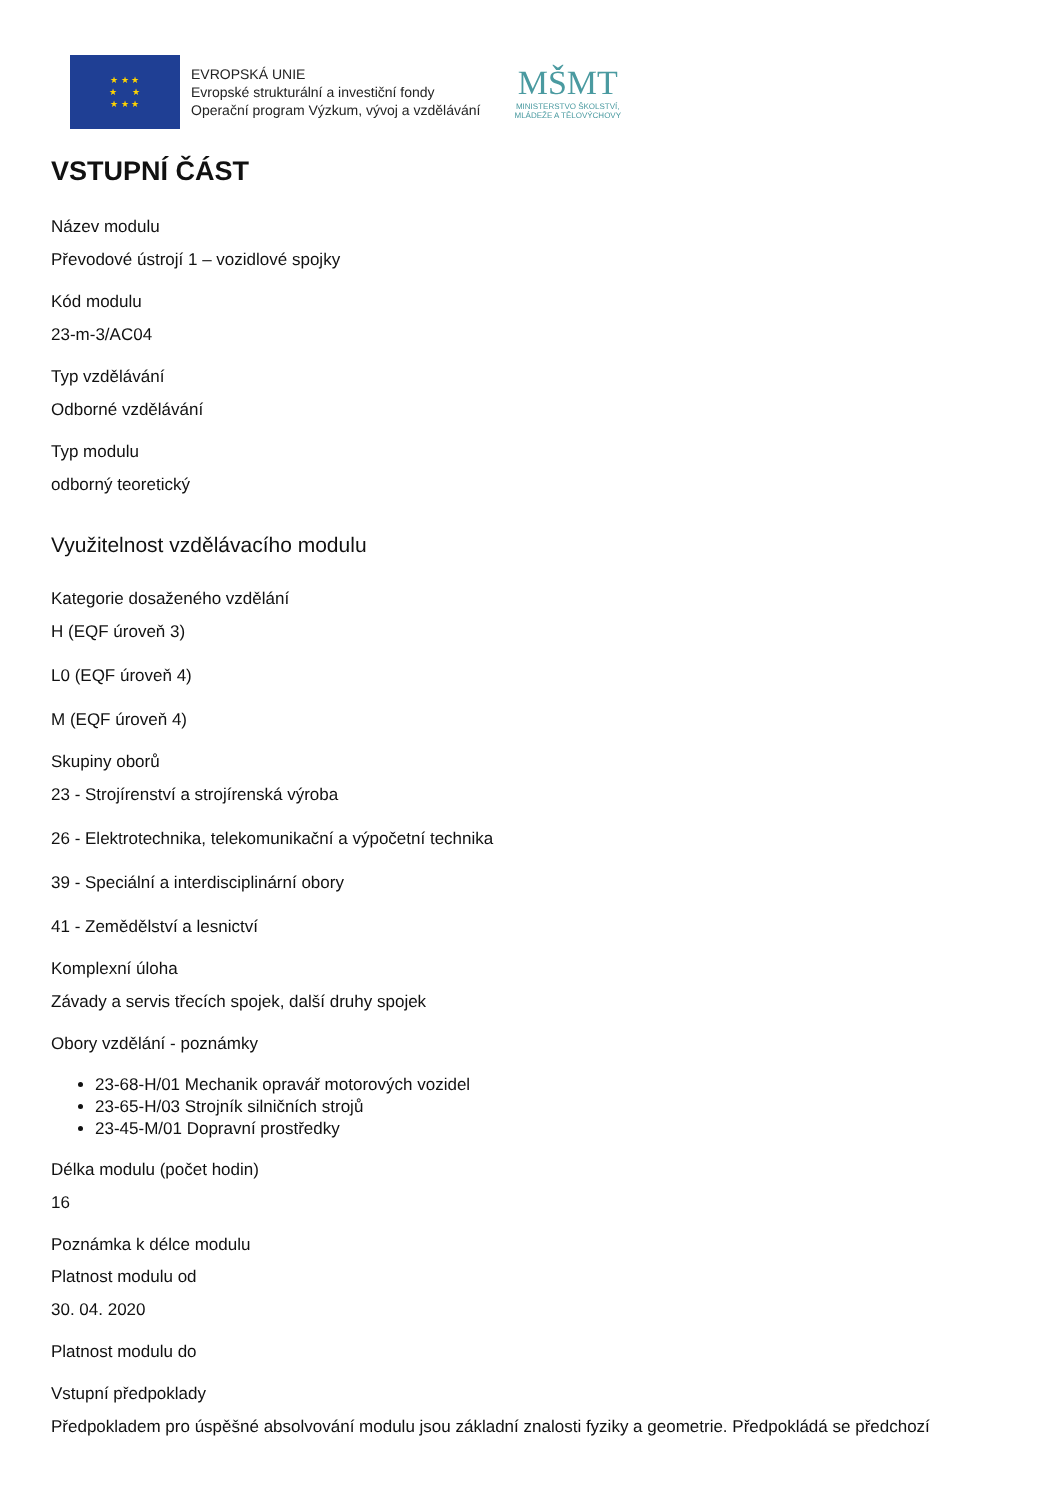★ ★ ★
★ ★
★ ★ ★
EVROPSKÁ UNIE
Evropské strukturální a investiční fondy
Operační program Výzkum, vývoj a vzdělávání
MŠMT
MINISTERSTVO ŠKOLSTVÍ,
MLÁDEŽE A TĚLOVÝCHOVY
VSTUPNÍ ČÁST
Název modulu
Převodové ústrojí 1 – vozidlové spojky
Kód modulu
23-m-3/AC04
Typ vzdělávání
Odborné vzdělávání
Typ modulu
odborný teoretický
Využitelnost vzdělávacího modulu
Kategorie dosaženého vzdělání
H (EQF úroveň 3)
L0 (EQF úroveň 4)
M (EQF úroveň 4)
Skupiny oborů
23 - Strojírenství a strojírenská výroba
26 - Elektrotechnika, telekomunikační a výpočetní technika
39 - Speciální a interdisciplinární obory
41 - Zemědělství a lesnictví
Komplexní úloha
Závady a servis třecích spojek, další druhy spojek
Obory vzdělání - poznámky
23-68-H/01 Mechanik opravář motorových vozidel
23-65-H/03 Strojník silničních strojů
23-45-M/01 Dopravní prostředky
Délka modulu (počet hodin)
16
Poznámka k délce modulu
Platnost modulu od
30. 04. 2020
Platnost modulu do
Vstupní předpoklady
Předpokladem pro úspěšné absolvování modulu jsou základní znalosti fyziky a geometrie. Předpokládá se předchozí